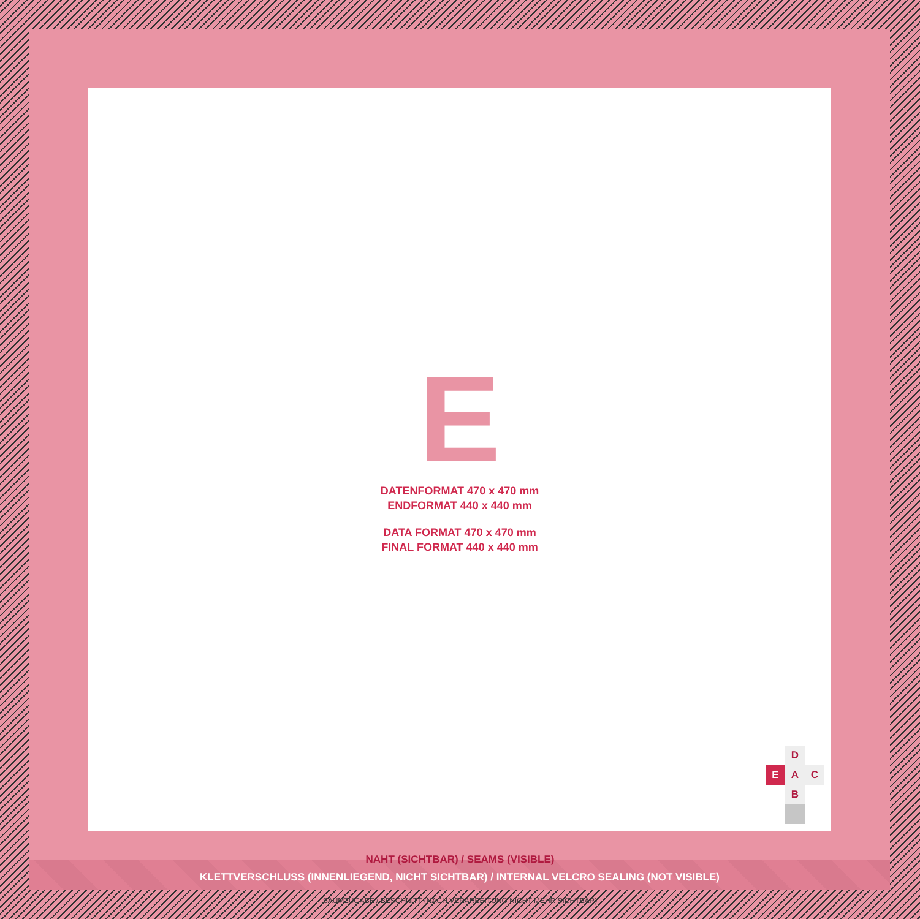E
DATENFORMAT 470 x 470 mm
ENDFORMAT 440 x 440 mm
DATA FORMAT 470 x 470 mm
FINAL FORMAT 440 x 440 mm
D
E
A
C
B
KLETTVERSCHLUSS (INNENLIEGEND, NICHT SICHTBAR) / INTERNAL VELCRO SEALING (NOT VISIBLE)
NAHT (SICHTBAR) / SEAMS (VISIBLE)
SAUMZUGABE / BESCHNITT (NACH VERARBEITUNG NICHT MEHR SICHTBAR)